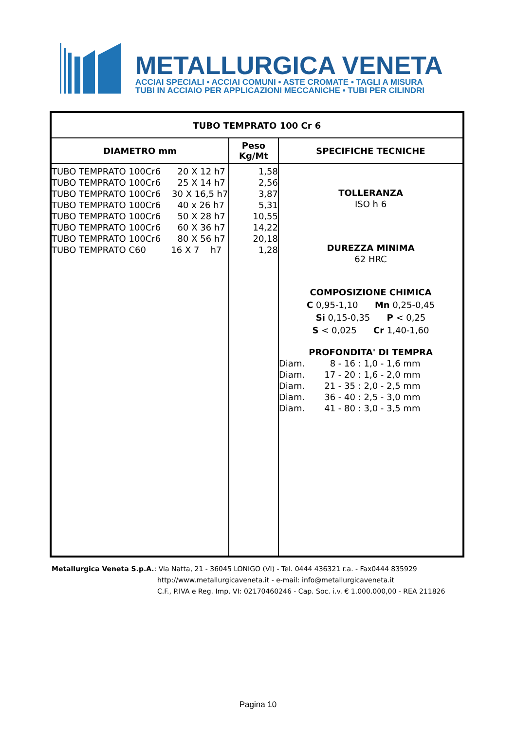METALLURGICA VENETA
ACCIAI SPECIALI • ACCIAI COMUNI • ASTE CROMATE • TAGLI A MISURA
TUBI IN ACCIAIO PER APPLICAZIONI MECCANICHE • TUBI PER CILINDRI
| TUBO TEMPRATO 100 Cr 6 | | |
| --- | --- | --- |
| DIAMETRO mm | Peso Kg/Mt | SPECIFICHE TECNICHE |
| TUBO TEMPRATO 100Cr6 20 X 12 h7 TUBO TEMPRATO 100Cr6 25 X 14 h7 TUBO TEMPRATO 100Cr6 30 X 16,5 h7 TUBO TEMPRATO 100Cr6 40 x 26 h7 TUBO TEMPRATO 100Cr6 50 X 28 h7 TUBO TEMPRATO 100Cr6 60 X 36 h7 TUBO TEMPRATO 100Cr6 80 X 56 h7 TUBO TEMPRATO C60 16 X 7 h7 | 1,58 2,56 3,87 5,31 10,55 14,22 20,18 1,28 | TOLLERANZA ISO h 6 DUREZZA MINIMA 62 HRC COMPOSIZIONE CHIMICA C 0,95-1,10 Mn 0,25-0,45 Si 0,15-0,35 P < 0,25 S < 0,025 Cr 1,40-1,60 PROFONDITA' DI TEMPRA Diam. 8 - 16 : 1,0 - 1,6 mm Diam. 17 - 20 : 1,6 - 2,0 mm Diam. 21 - 35 : 2,0 - 2,5 mm Diam. 36 - 40 : 2,5 - 3,0 mm Diam. 41 - 80 : 3,0 - 3,5 mm |
Metallurgica Veneta S.p.A.: Via Natta, 21 - 36045 LONIGO (VI) - Tel. 0444 436321 r.a. - Fax0444 835929
http://www.metallurgicaveneta.it - e-mail: info@metallurgicaveneta.it
C.F., P.IVA e Reg. Imp. VI: 02170460246 - Cap. Soc. i.v. € 1.000.000,00 - REA 211826
Pagina 10